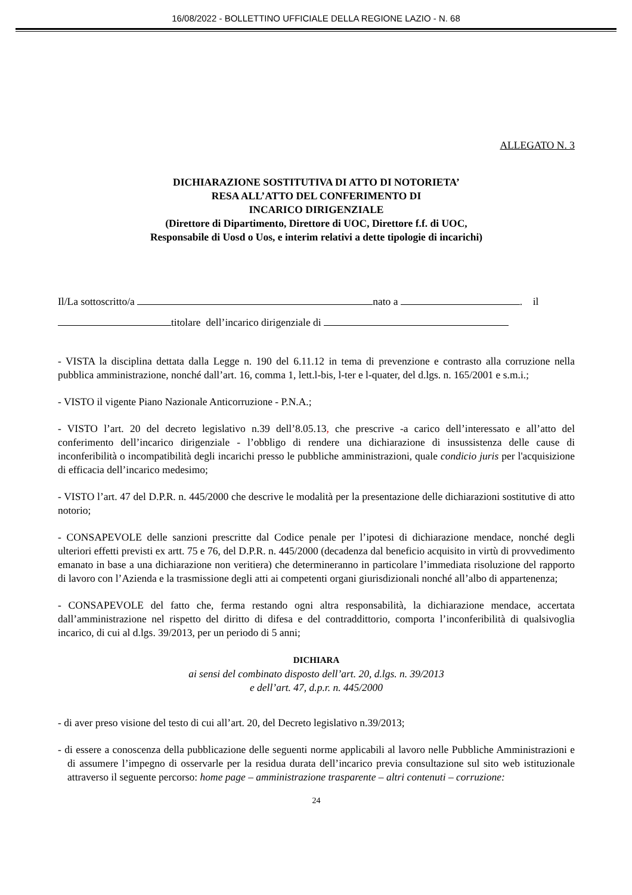16/08/2022 - BOLLETTINO UFFICIALE DELLA REGIONE LAZIO - N. 68
ALLEGATO N. 3
DICHIARAZIONE SOSTITUTIVA DI ATTO DI NOTORIETA’
RESA ALL’ATTO DEL CONFERIMENTO DI
INCARICO DIRIGENZIALE
(Direttore di Dipartimento, Direttore di UOC, Direttore f.f. di UOC,
Responsabile di Uosd o Uos, e interim relativi a dette tipologie di incarichi)
Il/La sottoscritto/a nato a . il
titolare dell’incarico dirigenziale di
- VISTA la disciplina dettata dalla Legge n. 190 del 6.11.12 in tema di prevenzione e contrasto alla corruzione nella pubblica amministrazione, nonché dall’art. 16, comma 1, lett.l-bis, l-ter e l-quater, del d.lgs. n. 165/2001 e s.m.i.;
- VISTO il vigente Piano Nazionale Anticorruzione - P.N.A.;
- VISTO l’art. 20 del decreto legislativo n.39 dell’8.05.13, che prescrive -a carico dell’interessato e all’atto del conferimento dell’incarico dirigenziale - l’obbligo di rendere una dichiarazione di insussistenza delle cause di inconferibilità o incompatibilità degli incarichi presso le pubbliche amministrazioni, quale condicio juris per l'acquisizione di efficacia dell’incarico medesimo;
- VISTO l’art. 47 del D.P.R. n. 445/2000 che descrive le modalità per la presentazione delle dichiarazioni sostitutive di atto notorio;
- CONSAPEVOLE delle sanzioni prescritte dal Codice penale per l’ipotesi di dichiarazione mendace, nonché degli ulteriori effetti previsti ex artt. 75 e 76, del D.P.R. n. 445/2000 (decadenza dal beneficio acquisito in virtù di provvedimento emanato in base a una dichiarazione non veritiera) che determineranno in particolare l’immediata risoluzione del rapporto di lavoro con l’Azienda e la trasmissione degli atti ai competenti organi giurisdizionali nonché all’albo di appartenenza;
- CONSAPEVOLE del fatto che, ferma restando ogni altra responsabilità, la dichiarazione mendace, accertata dall’amministrazione nel rispetto del diritto di difesa e del contraddittorio, comporta l’inconferibilità di qualsivoglia incarico, di cui al d.lgs. 39/2013, per un periodo di 5 anni;
DICHIARA
ai sensi del combinato disposto dell’art. 20, d.lgs. n. 39/2013
e dell’art. 47, d.p.r. n. 445/2000
- di aver preso visione del testo di cui all’art. 20, del Decreto legislativo n.39/2013;
- di essere a conoscenza della pubblicazione delle seguenti norme applicabili al lavoro nelle Pubbliche Amministrazioni e di assumere l’impegno di osservarle per la residua durata dell’incarico previa consultazione sul sito web istituzionale attraverso il seguente percorso: home page – amministrazione trasparente – altri contenuti – corruzione:
24